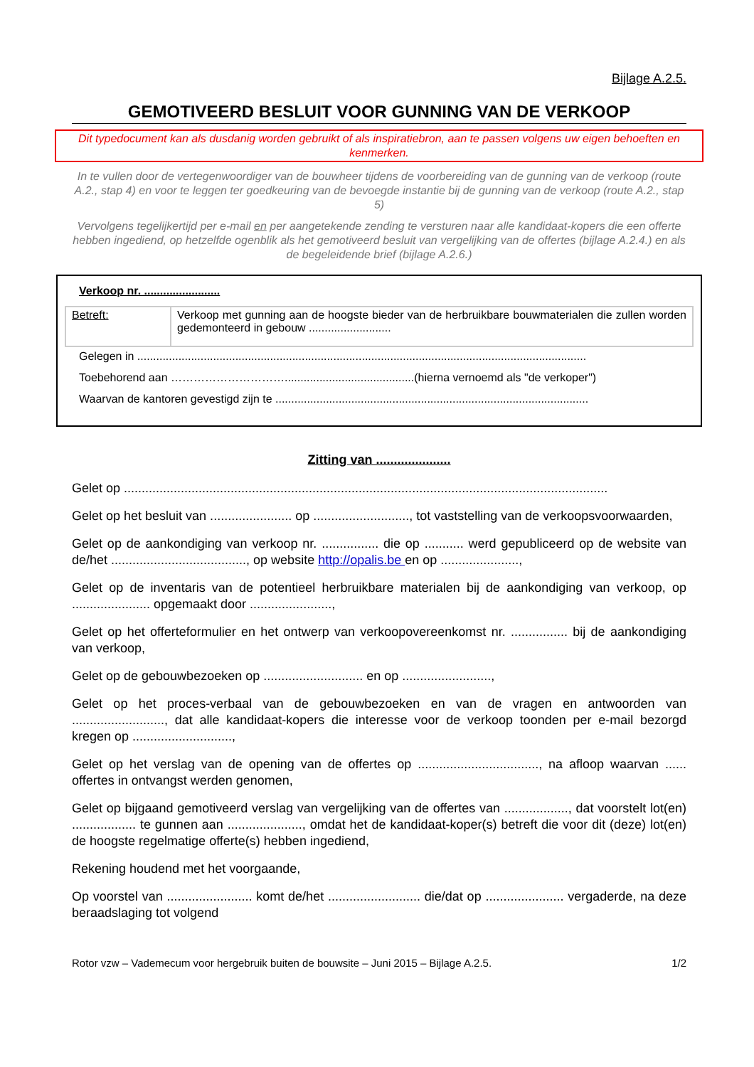Bijlage A.2.5.
GEMOTIVEERD BESLUIT VOOR GUNNING VAN DE VERKOOP
Dit typedocument kan als dusdanig worden gebruikt of als inspiratiebron, aan te passen volgens uw eigen behoeften en kenmerken.
In te vullen door de vertegenwoordiger van de bouwheer tijdens de voorbereiding van de gunning van de verkoop (route A.2., stap 4) en voor te leggen ter goedkeuring van de bevoegde instantie bij de gunning van de verkoop (route A.2., stap 5)
Vervolgens tegelijkertijd per e-mail en per aangetekende zending te versturen naar alle kandidaat-kopers die een offerte hebben ingediend, op hetzelfde ogenblik als het gemotiveerd besluit van vergelijking van de offertes (bijlage A.2.4.) en als de begeleidende brief (bijlage A.2.6.)
Verkoop nr. ........................
| Betreft: | Verkoop met gunning aan de hoogste bieder van de herbruikbare bouwmaterialen die zullen worden gedemonteerd in gebouw .......................... |
Gelegen in ..............................................................................................................................................
Toebehorend aan ………………………….........................................(hierna vernoemd als "de verkoper")
Waarvan de kantoren gevestigd zijn te ...................................................................................................
Zitting van .....................
Gelet op ........................................................................................................................................
Gelet op het besluit van ....................... op ..........................., tot vaststelling van de verkoopsvoorwaarden,
Gelet op de aankondiging van verkoop nr. ................ die op ........... werd gepubliceerd op de website van de/het ......................................, op website http://opalis.be en op ......................,
Gelet op de inventaris van de potentieel herbruikbare materialen bij de aankondiging van verkoop, op ...................... opgemaakt door .......................,
Gelet op het offerteformulier en het ontwerp van verkoopovereenkomst nr. ................ bij de aankondiging van verkoop,
Gelet op de gebouwbezoeken op ............................ en op .........................,
Gelet op het proces-verbaal van de gebouwbezoeken en van de vragen en antwoorden van .........................., dat alle kandidaat-kopers die interesse voor de verkoop toonden per e-mail bezorgd kregen op ............................,
Gelet op het verslag van de opening van de offertes op .................................., na afloop waarvan ...... offertes in ontvangst werden genomen,
Gelet op bijgaand gemotiveerd verslag van vergelijking van de offertes van .................., dat voorstelt lot(en) .................. te gunnen aan ....................., omdat het de kandidaat-koper(s) betreft die voor dit (deze) lot(en) de hoogste regelmatige offerte(s) hebben ingediend,
Rekening houdend met het voorgaande,
Op voorstel van ........................ komt de/het .......................... die/dat op ...................... vergaderde, na deze beraadslaging tot volgend
Rotor vzw – Vademecum voor hergebruik buiten de bouwsite – Juni 2015 – Bijlage A.2.5. 1/2